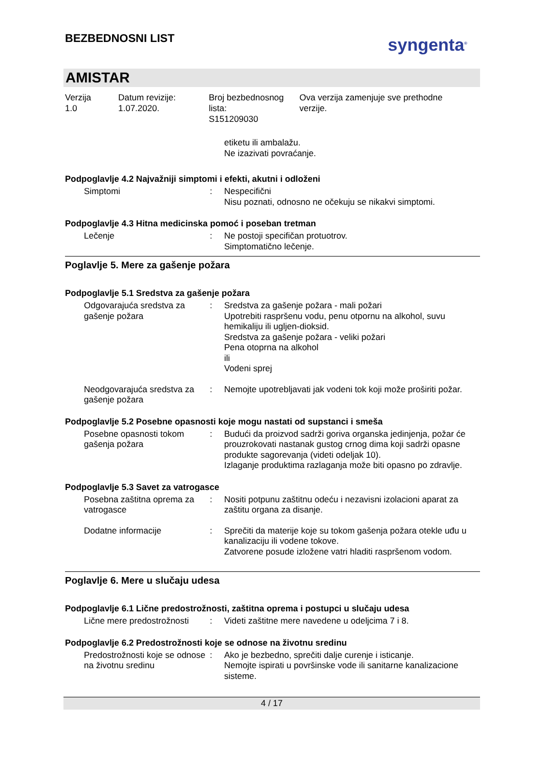BEZBEDNOSNI LIST
syngenta<sup>®</sup>
AMISTAR
Verzija
1.0
Datum revizije:
1.07.2020.
Broj bezbednosnog
lista:
S151209030
Ova verzija zamenjuje sve prethodne
verzije.
etiketu ili ambalažu.
Ne izazivati povraćanje.
Podpoglavlje 4.2 Najvažniji simptomi i efekti, akutni i odloženi
Simptomi : Nespecifični
Nisu poznati, odnosno ne očekuju se nikakvi simptomi.
Podpoglavlje 4.3 Hitna medicinska pomoć i poseban tretman
Lečenje : Ne postoji specifičan protuotrov.
Simptomatično lečenje.
Poglavlje 5. Mere za gašenje požara
Podpoglavlje 5.1 Sredstva za gašenje požara
Odgovarajuća sredstva za gašenje požara
: Sredstva za gašenje požara - mali požari
Upotrebiti raspršenu vodu, penu otpornu na alkohol, suvu hemikaliju ili ugljen-dioksid.
Sredstva za gašenje požara - veliki požari
Pena otoprna na alkohol
ili
Vodeni sprej
Neodgovarajuća sredstva za gašenje požara
: Nemojte upotrebljavati jak vodeni tok koji može proširiti požar.
Podpoglavlje 5.2 Posebne opasnosti koje mogu nastati od supstanci i smeša
Posebne opasnosti tokom gašenja požara
: Budući da proizvod sadrži goriva organska jedinjenja, požar će prouzrokovati nastanak gustog crnog dima koji sadrži opasne produkte sagorevanja (videti odeljak 10).
Izlaganje produktima razlaganja može biti opasno po zdravlje.
Podpoglavlje 5.3 Savet za vatrogasce
Posebna zaštitna oprema za vatrogasce
: Nositi potpunu zaštitnu odeću i nezavisni izolacioni aparat za zaštitu organa za disanje.
Dodatne informacije : Sprečiti da materije koje su tokom gašenja požara otekle uđu u kanalizaciju ili vodene tokove.
Zatvorene posude izložene vatri hladiti raspršenom vodom.
Poglavlje 6. Mere u slučaju udesa
Podpoglavlje 6.1 Lične predostrožnosti, zaštitna oprema i postupci u slučaju udesa
Lične mere predostrožnosti
: Videti zaštitne mere navedene u odeljcima 7 i 8.
Podpoglavlje 6.2 Predostrožnosti koje se odnose na životnu sredinu
Predostrožnosti koje se odnose na životnu sredinu
: Ako je bezbedno, sprečiti dalje curenje i isticanje.
Nemojte ispirati u površinske vode ili sanitarne kanalizacione sisteme.
4 / 17